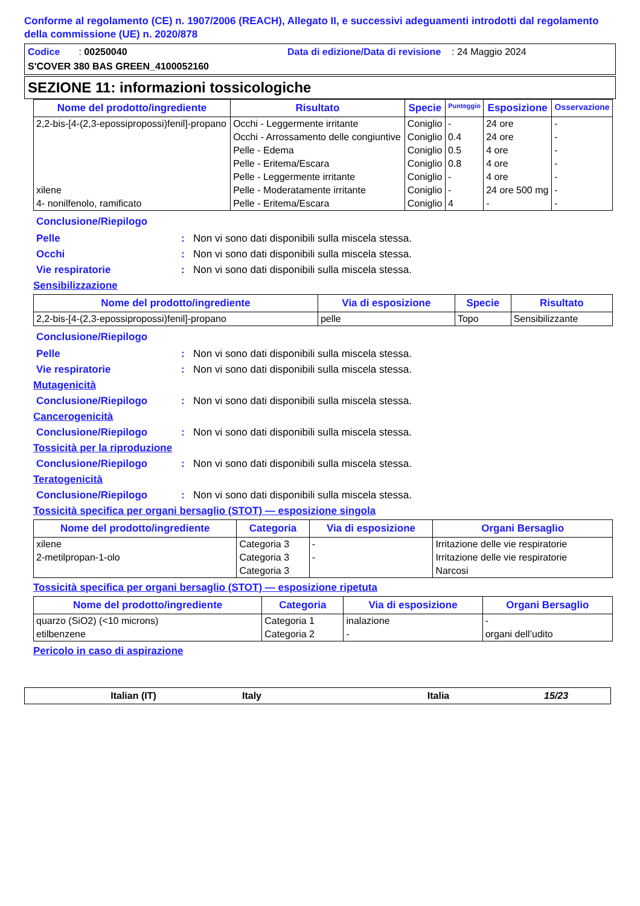Conforme al regolamento (CE) n. 1907/2006 (REACH), Allegato II, e successivi adeguamenti introdotti dal regolamento della commissione (UE) n. 2020/878
Codice : 00250040 Data di edizione/Data di revisione : 24 Maggio 2024
S'COVER 380 BAS GREEN_4100052160
SEZIONE 11: informazioni tossicologiche
| Nome del prodotto/ingrediente | Risultato | Specie | Punteggio | Esposizione | Osservazione |
| --- | --- | --- | --- | --- | --- |
| 2,2-bis-[4-(2,3-epossipropossi)fenil]-propano | Occhi - Leggermente irritante | Coniglio | - | 24 ore | - |
| | Occhi - Arrossamento delle congiuntive | Coniglio | 0.4 | 24 ore | - |
| | Pelle - Edema | Coniglio | 0.5 | 4 ore | - |
| | Pelle - Eritema/Escara | Coniglio | 0.8 | 4 ore | - |
| | Pelle - Leggermente irritante | Coniglio | - | 4 ore | - |
| xilene | Pelle - Moderatamente irritante | Coniglio | - | 24 ore 500 mg | - |
| 4- nonilfenolo, ramificato | Pelle - Eritema/Escara | Coniglio | 4 | - | - |
Conclusione/Riepilogo
Pelle: Non vi sono dati disponibili sulla miscela stessa.
Occhi: Non vi sono dati disponibili sulla miscela stessa.
Vie respiratorie: Non vi sono dati disponibili sulla miscela stessa.
Sensibilizzazione
| Nome del prodotto/ingrediente | Via di esposizione | Specie | Risultato |
| --- | --- | --- | --- |
| 2,2-bis-[4-(2,3-epossipropossi)fenil]-propano | pelle | Topo | Sensibilizzante |
Conclusione/Riepilogo
Pelle: Non vi sono dati disponibili sulla miscela stessa.
Vie respiratorie: Non vi sono dati disponibili sulla miscela stessa.
Mutagenicità
Conclusione/Riepilogo: Non vi sono dati disponibili sulla miscela stessa.
Cancerogenicità
Conclusione/Riepilogo: Non vi sono dati disponibili sulla miscela stessa.
Tossicità per la riproduzione
Conclusione/Riepilogo: Non vi sono dati disponibili sulla miscela stessa.
Teratogenicità
Conclusione/Riepilogo: Non vi sono dati disponibili sulla miscela stessa.
Tossicità specifica per organi bersaglio (STOT) — esposizione singola
| Nome del prodotto/ingrediente | Categoria | Via di esposizione | Organi Bersaglio |
| --- | --- | --- | --- |
| xilene | Categoria 3 | - | Irritazione delle vie respiratorie |
| 2-metilpropan-1-olo | Categoria 3 | - | Irritazione delle vie respiratorie |
| | Categoria 3 | | Narcosi |
Tossicità specifica per organi bersaglio (STOT) — esposizione ripetuta
| Nome del prodotto/ingrediente | Categoria | Via di esposizione | Organi Bersaglio |
| --- | --- | --- | --- |
| quarzo (SiO2) (<10 microns) | Categoria 1 | inalazione | - |
| etilbenzene | Categoria 2 | - | organi dell’udito |
Pericolo in caso di aspirazione
Italian (IT) Italy Italia 15/23